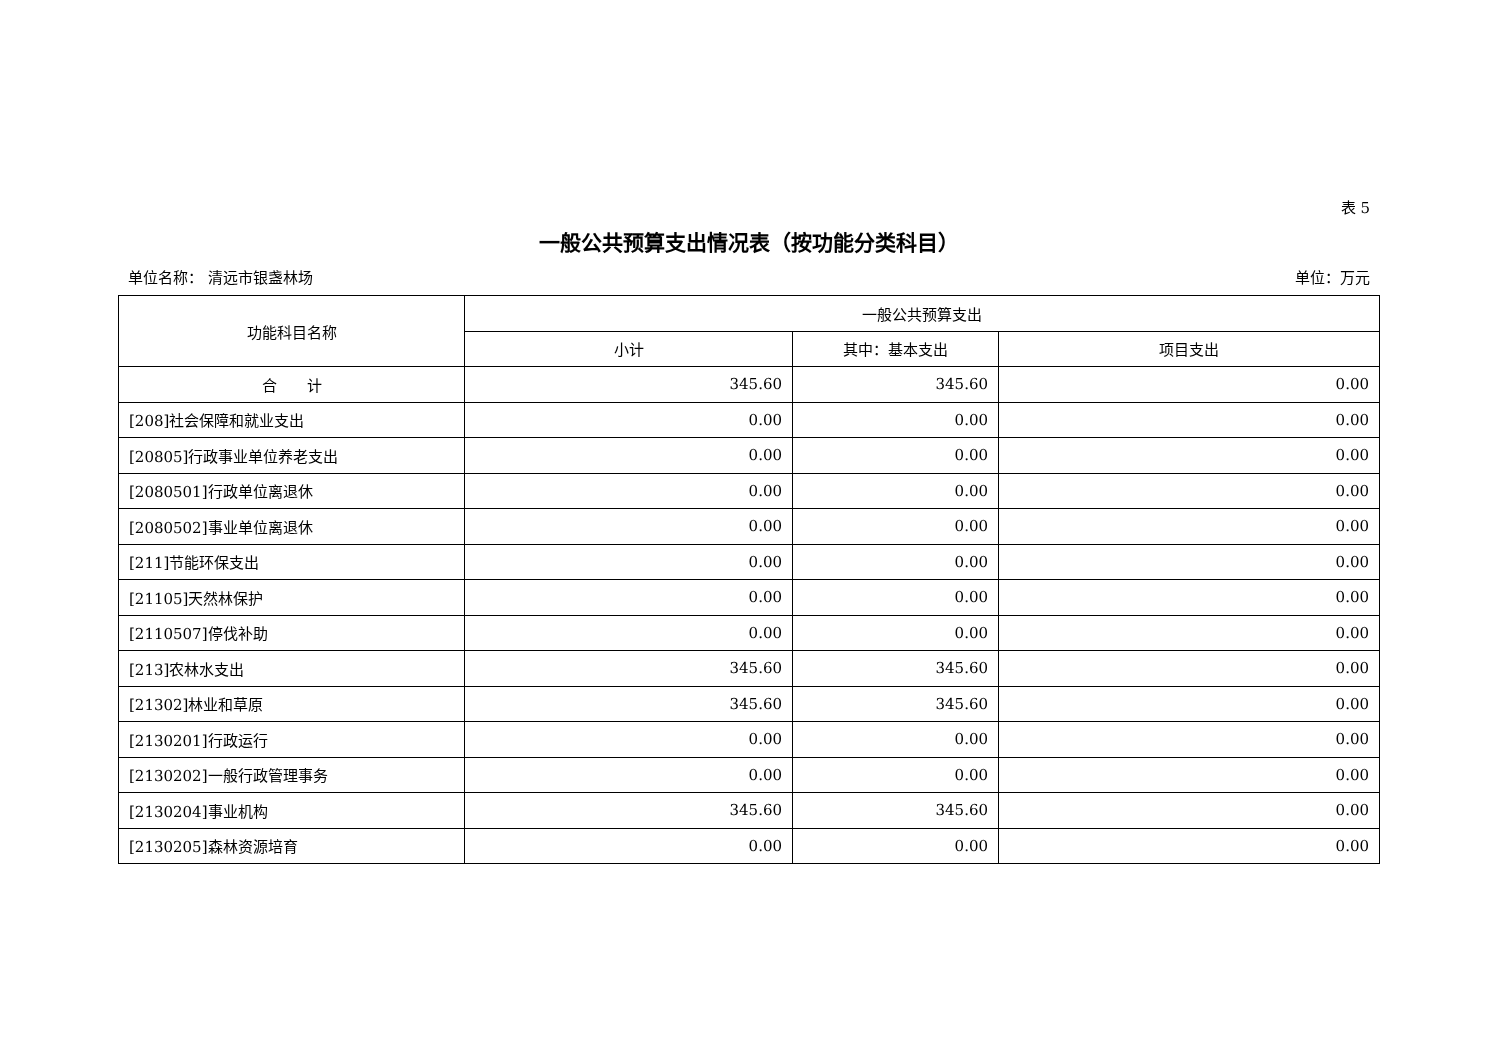表 5
一般公共预算支出情况表（按功能分类科目）
单位名称： 清远市银盏林场 单位：万元
| 功能科目名称 | 一般公共预算支出 | | |
| --- | --- | --- | --- |
| | 小计 | 其中：基本支出 | 项目支出 |
| 合 计 | 345.60 | 345.60 | 0.00 |
| [208]社会保障和就业支出 | 0.00 | 0.00 | 0.00 |
| [20805]行政事业单位养老支出 | 0.00 | 0.00 | 0.00 |
| [2080501]行政单位离退休 | 0.00 | 0.00 | 0.00 |
| [2080502]事业单位离退休 | 0.00 | 0.00 | 0.00 |
| [211]节能环保支出 | 0.00 | 0.00 | 0.00 |
| [21105]天然林保护 | 0.00 | 0.00 | 0.00 |
| [2110507]停伐补助 | 0.00 | 0.00 | 0.00 |
| [213]农林水支出 | 345.60 | 345.60 | 0.00 |
| [21302]林业和草原 | 345.60 | 345.60 | 0.00 |
| [2130201]行政运行 | 0.00 | 0.00 | 0.00 |
| [2130202]一般行政管理事务 | 0.00 | 0.00 | 0.00 |
| [2130204]事业机构 | 345.60 | 345.60 | 0.00 |
| [2130205]森林资源培育 | 0.00 | 0.00 | 0.00 |